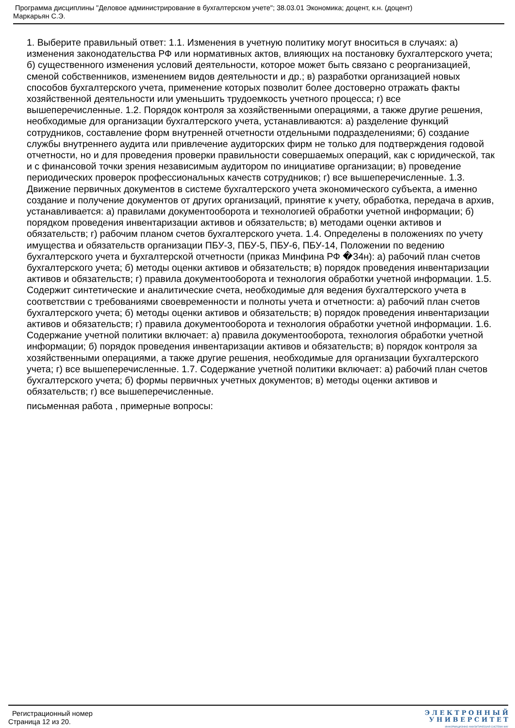Программа дисциплины "Деловое администрирование в бухгалтерском учете"; 38.03.01 Экономика; доцент, к.н. (доцент)
Маркарьян С.Э.
1. Выберите правильный ответ: 1.1. Изменения в учетную политику могут вноситься в случаях: а) изменения законодательства РФ или нормативных актов, влияющих на постановку бухгалтерского учета; б) существенного изменения условий деятельности, которое может быть связано с реорганизацией, сменой собственников, изменением видов деятельности и др.; в) разработки организацией новых способов бухгалтерского учета, применение которых позволит более достоверно отражать факты хозяйственной деятельности или уменьшить трудоемкость учетного процесса; г) все вышеперечисленные. 1.2. Порядок контроля за хозяйственными операциями, а также другие решения, необходимые для организации бухгалтерского учета, устанавливаются: а) разделение функций сотрудников, составление форм внутренней отчетности отдельными подразделениями; б) создание службы внутреннего аудита или привлечение аудиторских фирм не только для подтверждения годовой отчетности, но и для проведения проверки правильности совершаемых операций, как с юридической, так и с финансовой точки зрения независимым аудитором по инициативе организации; в) проведение периодических проверок профессиональных качеств сотрудников; г) все вышеперечисленные. 1.3. Движение первичных документов в системе бухгалтерского учета экономического субъекта, а именно создание и получение документов от других организаций, принятие к учету, обработка, передача в архив, устанавливается: а) правилами документооборота и технологией обработки учетной информации; б) порядком проведения инвентаризации активов и обязательств; в) методами оценки активов и обязательств; г) рабочим планом счетов бухгалтерского учета. 1.4. Определены в положениях по учету имущества и обязательств организации ПБУ-3, ПБУ-5, ПБУ-6, ПБУ-14, Положении по ведению бухгалтерского учета и бухгалтерской отчетности (приказ Минфина РФ �34н): а) рабочий план счетов бухгалтерского учета; б) методы оценки активов и обязательств; в) порядок проведения инвентаризации активов и обязательств; г) правила документооборота и технология обработки учетной информации. 1.5. Содержит синтетические и аналитические счета, необходимые для ведения бухгалтерского учета в соответствии с требованиями своевременности и полноты учета и отчетности: а) рабочий план счетов бухгалтерского учета; б) методы оценки активов и обязательств; в) порядок проведения инвентаризации активов и обязательств; г) правила документооборота и технология обработки учетной информации. 1.6. Содержание учетной политики включает: а) правила документооборота, технология обработки учетной информации; б) порядок проведения инвентаризации активов и обязательств; в) порядок контроля за хозяйственными операциями, а также другие решения, необходимые для организации бухгалтерского учета; г) все вышеперечисленные. 1.7. Содержание учетной политики включает: а) рабочий план счетов бухгалтерского учета; б) формы первичных учетных документов; в) методы оценки активов и обязательств; г) все вышеперечисленные.
письменная работа , примерные вопросы:
Регистрационный номер
Страница 12 из 20.
Э Л Е К Т Р О Н Н Ы Й
У Н И В Е Р С И Т Е Т
ИНФОРМАЦИОННО-АНАЛИТИЧЕСКАЯ СИСТЕМА КФУ